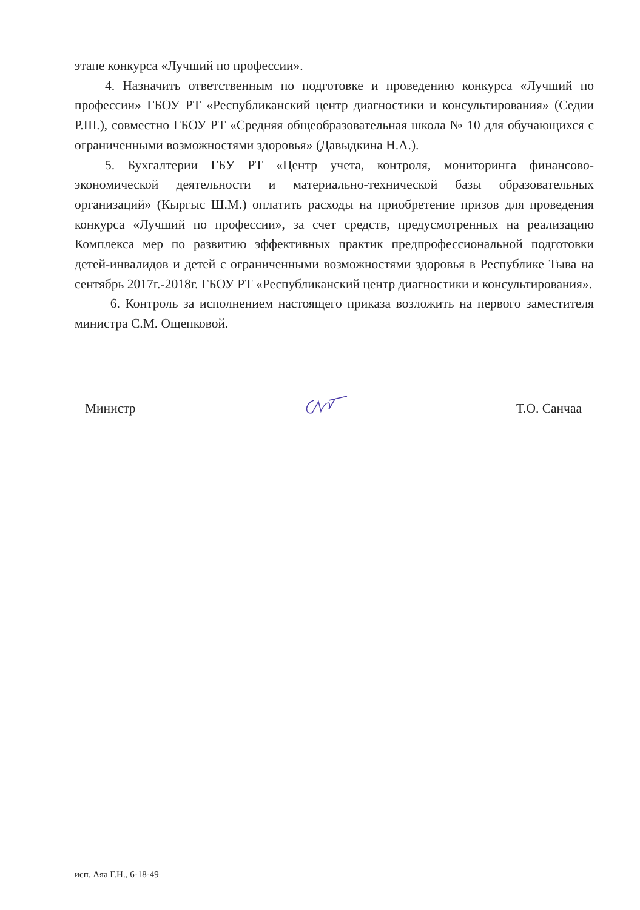этапе конкурса «Лучший по профессии».
4. Назначить ответственным по подготовке и проведению конкурса «Лучший по профессии» ГБОУ РТ «Республиканский центр диагностики и консультирования» (Седии Р.Ш.), совместно ГБОУ РТ «Средняя общеобразовательная школа № 10 для обучающихся с ограниченными возможностями здоровья» (Давыдкина Н.А.).
5. Бухгалтерии ГБУ РТ «Центр учета, контроля, мониторинга финансово-экономической деятельности и материально-технической базы образовательных организаций» (Кыргыс Ш.М.) оплатить расходы на приобретение призов для проведения конкурса «Лучший по профессии», за счет средств, предусмотренных на реализацию Комплекса мер по развитию эффективных практик предпрофессиональной подготовки детей-инвалидов и детей с ограниченными возможностями здоровья в Республике Тыва на сентябрь 2017г.-2018г. ГБОУ РТ «Республиканский центр диагностики и консультирования».
6. Контроль за исполнением настоящего приказа возложить на первого заместителя министра С.М. Ощепковой.
Министр Т.О. Санчаа
исп. Аяа Г.Н., 6-18-49